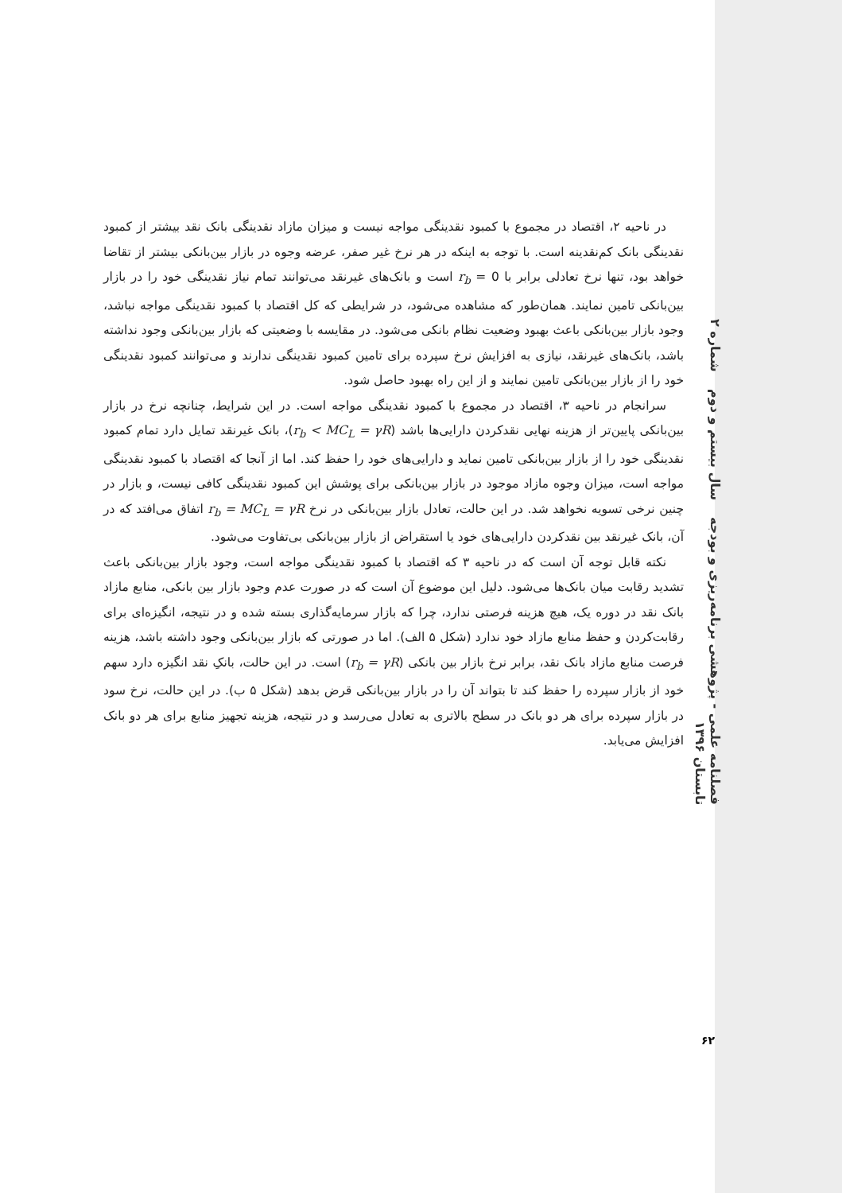فصلنامه علمی - پژوهشی برنامه‌ریزی و بودجه سال بیستم و دوم شماره ۲ تابستان ۱۳۹۶
در ناحیه ۲، اقتصاد در مجموع با کمبود نقدینگی مواجه نیست و میزان مازاد نقدینگی بانک نقد بیشتر از کمبود نقدینگی بانک کم‌نقدینه است. با توجه به اینکه در هر نرخ غیر صفر، عرضه وجوه در بازار بین‌بانکی بیشتر از تقاضا خواهد بود، تنها نرخ تعادلی برابر با r<sub>b</sub> = 0 است و بانک‌های غیرنقد می‌توانند تمام نیاز نقدینگی خود را در بازار بین‌بانکی تامین نمایند. همان‌طور که مشاهده می‌شود، در شرایطی که کل اقتصاد با کمبود نقدینگی مواجه نباشد، وجود بازار بین‌بانکی باعث بهبود وضعیت نظام بانکی می‌شود. در مقایسه با وضعیتی که بازار بین‌بانکی وجود نداشته باشد، بانک‌های غیرنقد، نیازی به افزایش نرخ سپرده برای تامین کمبود نقدینگی ندارند و می‌توانند کمبود نقدینگی خود را از بازار بین‌بانکی تامین نمایند و از این راه بهبود حاصل شود.
سرانجام در ناحیه ۳، اقتصاد در مجموع با کمبود نقدینگی مواجه است. در این شرایط، چنانچه نرخ در بازار بین‌بانکی پایین‌تر از هزینه نهایی نقدکردن دارایی‌ها باشد (r<sub>b</sub> < MC<sub>L</sub> = γR)، بانک غیرنقد تمایل دارد تمام کمبود نقدینگی خود را از بازار بین‌بانکی تامین نماید و دارایی‌های خود را حفظ کند. اما از آنجا که اقتصاد با کمبود نقدینگی مواجه است، میزان وجوه مازاد موجود در بازار بین‌بانکی برای پوشش این کمبود نقدینگی کافی نیست، و بازار در چنین نرخی تسویه نخواهد شد. در این حالت، تعادل بازار بین‌بانکی در نرخ r<sub>b</sub> = MC<sub>L</sub> = γR اتفاق می‌افتد که در آن، بانک غیرنقد بین نقدکردن دارایی‌های خود یا استقراض از بازار بین‌بانکی بی‌تفاوت می‌شود.
نکته قابل توجه آن است که در ناحیه ۳ که اقتصاد با کمبود نقدینگی مواجه است، وجود بازار بین‌بانکی باعث تشدید رقابت میان بانک‌ها می‌شود. دلیل این موضوع آن است که در صورت عدم وجود بازار بین بانکی، منابع مازاد بانک نقد در دوره یک، هیچ هزینه فرصتی ندارد، چرا که بازار سرمایه‌گذاری بسته شده و در نتیجه، انگیزه‌ای برای رقابت‌کردن و حفظ منابع مازاد خود ندارد (شکل ۵ الف). اما در صورتی که بازار بین‌بانکی وجود داشته باشد، هزینه فرصت منابع مازاد بانک نقد، برابر نرخ بازار بین بانکی (r<sub>b</sub> = γR) است. در این حالت، بانکِ نقد انگیزه دارد سهم خود از بازار سپرده را حفظ کند تا بتواند آن را در بازار بین‌بانکی قرض بدهد (شکل ۵ ب). در این حالت، نرخ سود در بازار سپرده برای هر دو بانک در سطح بالاتری به تعادل می‌رسد و در نتیجه، هزینه تجهیز منابع برای هر دو بانک افزایش می‌یابد.
۶۲